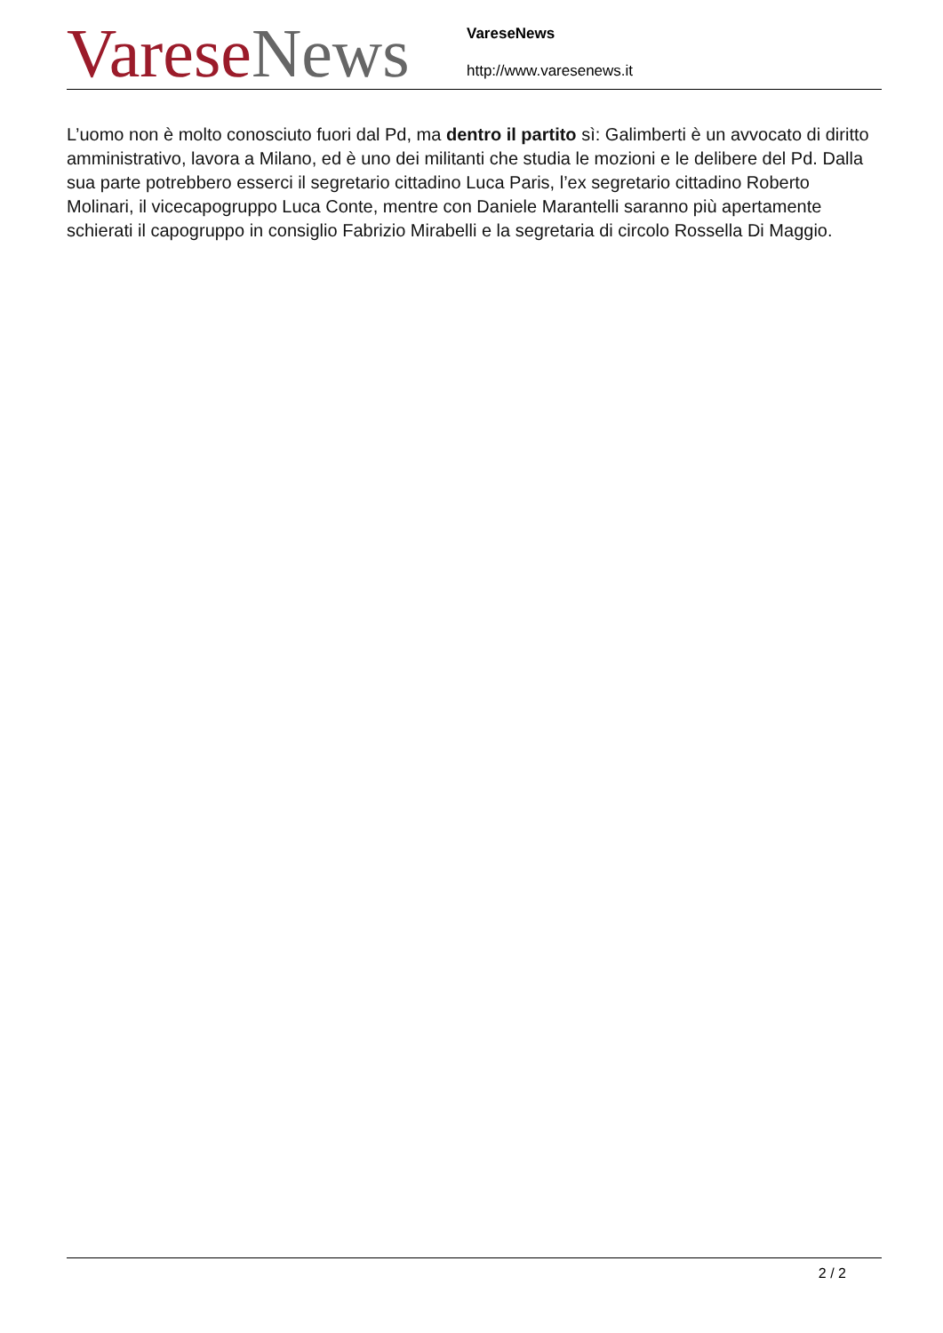Varese News
VareseNews
http://www.varesenews.it
L’uomo non è molto conosciuto fuori dal Pd, ma dentro il partito sì: Galimberti è un avvocato di diritto amministrativo, lavora a Milano, ed è uno dei militanti che studia le mozioni e le delibere del Pd. Dalla sua parte potrebbero esserci il segretario cittadino Luca Paris, l’ex segretario cittadino Roberto Molinari, il vicecapogruppo Luca Conte, mentre con Daniele Marantelli saranno più apertamente schierati il capogruppo in consiglio Fabrizio Mirabelli e la segretaria di circolo Rossella Di Maggio.
2 / 2